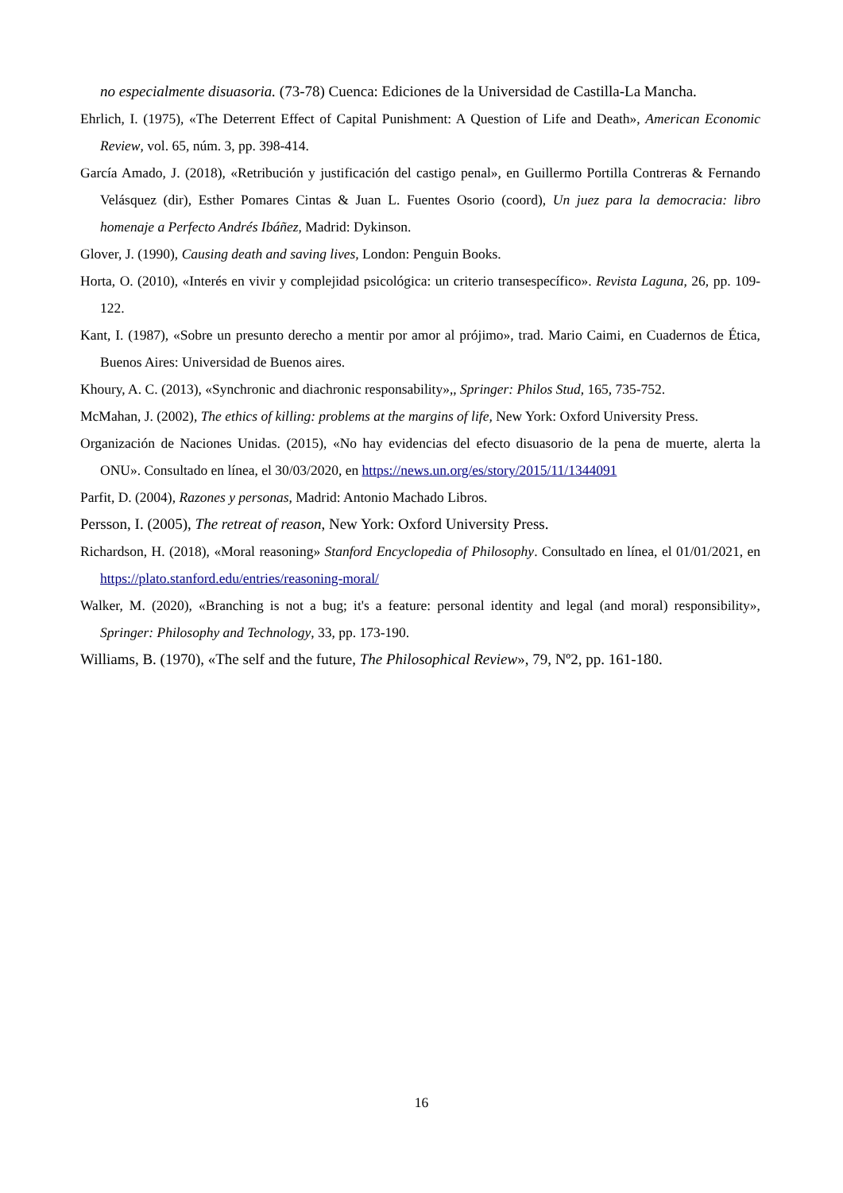no especialmente disuasoria. (73-78) Cuenca: Ediciones de la Universidad de Castilla-La Mancha.
Ehrlich, I. (1975), «The Deterrent Effect of Capital Punishment: A Question of Life and Death», American Economic Review, vol. 65, núm. 3, pp. 398-414.
García Amado, J. (2018), «Retribución y justificación del castigo penal», en Guillermo Portilla Contreras & Fernando Velásquez (dir), Esther Pomares Cintas & Juan L. Fuentes Osorio (coord), Un juez para la democracia: libro homenaje a Perfecto Andrés Ibáñez, Madrid: Dykinson.
Glover, J. (1990), Causing death and saving lives, London: Penguin Books.
Horta, O. (2010), «Interés en vivir y complejidad psicológica: un criterio transespecífico». Revista Laguna, 26, pp. 109-122.
Kant, I. (1987), «Sobre un presunto derecho a mentir por amor al prójimo», trad. Mario Caimi, en Cuadernos de Ética, Buenos Aires: Universidad de Buenos aires.
Khoury, A. C. (2013), «Synchronic and diachronic responsability»,, Springer: Philos Stud, 165, 735-752.
McMahan, J. (2002), The ethics of killing: problems at the margins of life, New York: Oxford University Press.
Organización de Naciones Unidas. (2015), «No hay evidencias del efecto disuasorio de la pena de muerte, alerta la ONU». Consultado en línea, el 30/03/2020, en https://news.un.org/es/story/2015/11/1344091
Parfit, D. (2004), Razones y personas, Madrid: Antonio Machado Libros.
Persson, I. (2005), The retreat of reason, New York: Oxford University Press.
Richardson, H. (2018), «Moral reasoning» Stanford Encyclopedia of Philosophy. Consultado en línea, el 01/01/2021, en https://plato.stanford.edu/entries/reasoning-moral/
Walker, M. (2020), «Branching is not a bug; it's a feature: personal identity and legal (and moral) responsibility», Springer: Philosophy and Technology, 33, pp. 173-190.
Williams, B. (1970), «The self and the future, The Philosophical Review», 79, Nº2, pp. 161-180.
16